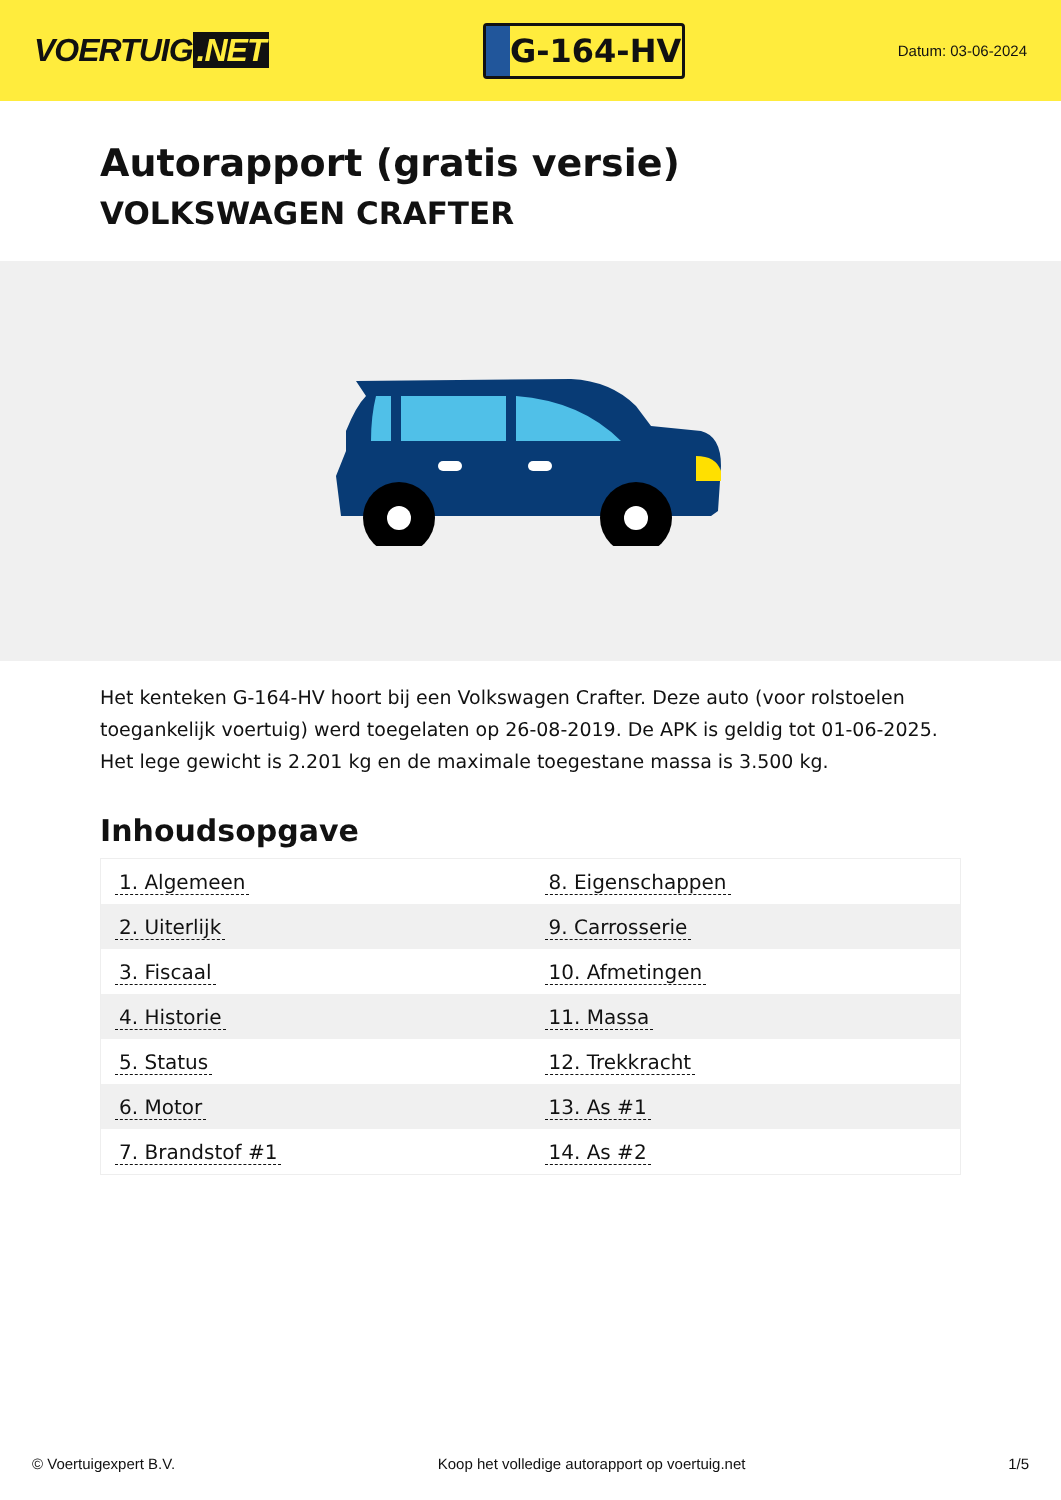VOERTUIG.NET
G-164-HV
Datum: 03-06-2024
Autorapport (gratis versie)
VOLKSWAGEN CRAFTER
Het kenteken G-164-HV hoort bij een Volkswagen Crafter. Deze auto (voor rolstoelen toegankelijk voertuig) werd toegelaten op 26-08-2019. De APK is geldig tot 01-06-2025. Het lege gewicht is 2.201 kg en de maximale toegestane massa is 3.500 kg.
Inhoudsopgave
| 1. Algemeen | 8. Eigenschappen |
| 2. Uiterlijk | 9. Carrosserie |
| 3. Fiscaal | 10. Afmetingen |
| 4. Historie | 11. Massa |
| 5. Status | 12. Trekkracht |
| 6. Motor | 13. As #1 |
| 7. Brandstof #1 | 14. As #2 |
© Voertuigexpert B.V. Koop het volledige autorapport op voertuig.net
1/5